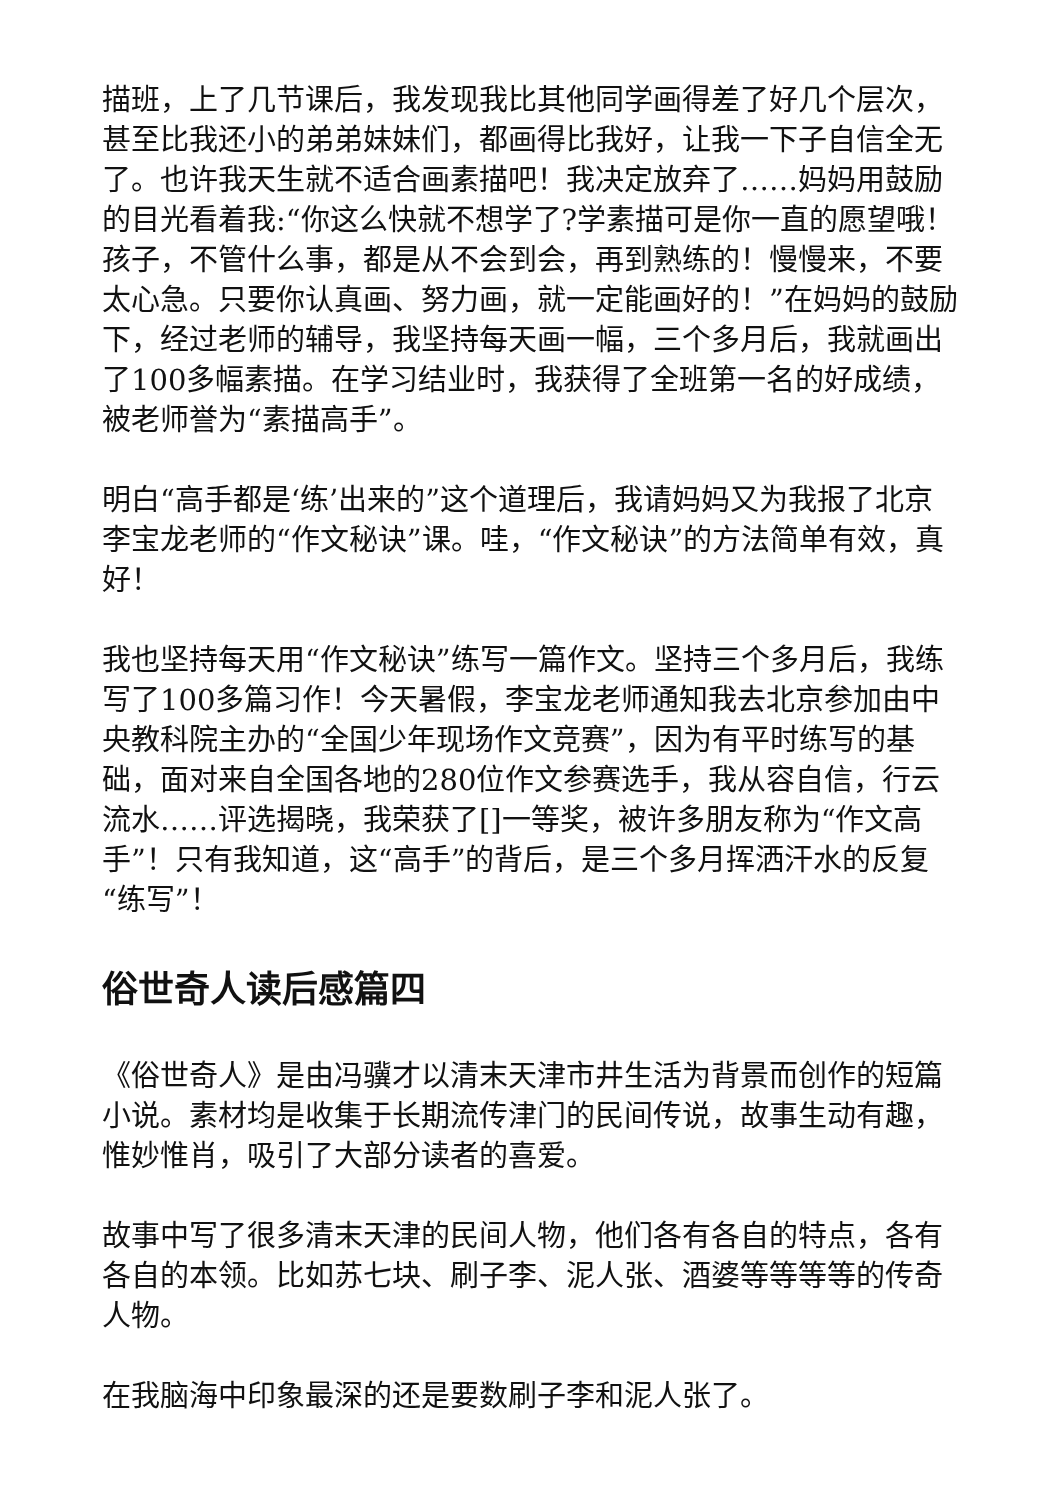描班，上了几节课后，我发现我比其他同学画得差了好几个层次，甚至比我还小的弟弟妹妹们，都画得比我好，让我一下子自信全无了。也许我天生就不适合画素描吧！我决定放弃了……妈妈用鼓励的目光看着我:“你这么快就不想学了?学素描可是你一直的愿望哦！孩子，不管什么事，都是从不会到会，再到熟练的！慢慢来，不要太心急。只要你认真画、努力画，就一定能画好的！”在妈妈的鼓励下，经过老师的辅导，我坚持每天画一幅，三个多月后，我就画出了100多幅素描。在学习结业时，我获得了全班第一名的好成绩，被老师誉为“素描高手”。
明白“高手都是‘练’出来的”这个道理后，我请妈妈又为我报了北京李宝龙老师的“作文秘诀”课。哇，“作文秘诀”的方法简单有效，真好！
我也坚持每天用“作文秘诀”练写一篇作文。坚持三个多月后，我练写了100多篇习作！今天暑假，李宝龙老师通知我去北京参加由中央教科院主办的“全国少年现场作文竞赛”，因为有平时练写的基础，面对来自全国各地的280位作文参赛选手，我从容自信，行云流水……评选揭晓，我荣获了[]一等奖，被许多朋友称为“作文高手”！只有我知道，这“高手”的背后，是三个多月挥洒汗水的反复“练写”！
俗世奇人读后感篇四
《俗世奇人》是由冯骥才以清末天津市井生活为背景而创作的短篇小说。素材均是收集于长期流传津门的民间传说，故事生动有趣，惟妙惟肖，吸引了大部分读者的喜爱。
故事中写了很多清末天津的民间人物，他们各有各自的特点，各有各自的本领。比如苏七块、刷子李、泥人张、酒婆等等等等的传奇人物。
在我脑海中印象最深的还是要数刷子李和泥人张了。